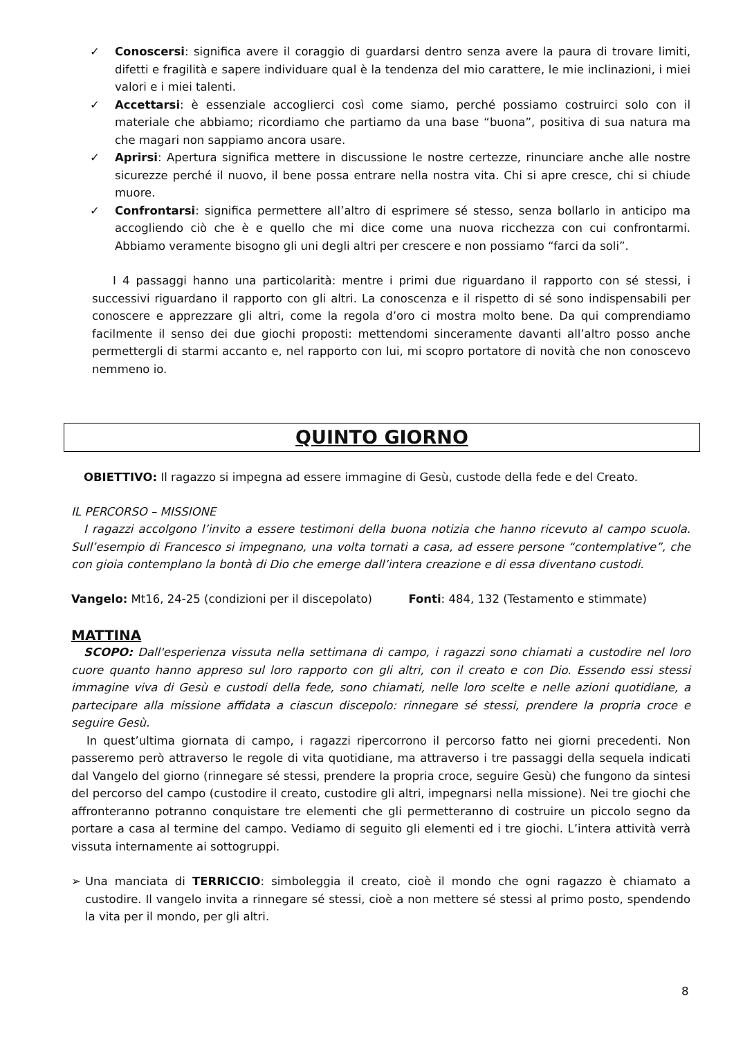✓ Conoscersi: significa avere il coraggio di guardarsi dentro senza avere la paura di trovare limiti, difetti e fragilità e sapere individuare qual è la tendenza del mio carattere, le mie inclinazioni, i miei valori e i miei talenti.
✓ Accettarsi: è essenziale accoglierci così come siamo, perché possiamo costruirci solo con il materiale che abbiamo; ricordiamo che partiamo da una base “buona”, positiva di sua natura ma che magari non sappiamo ancora usare.
✓ Aprirsi: Apertura significa mettere in discussione le nostre certezze, rinunciare anche alle nostre sicurezze perché il nuovo, il bene possa entrare nella nostra vita. Chi si apre cresce, chi si chiude muore.
✓ Confrontarsi: significa permettere all’altro di esprimere sé stesso, senza bollarlo in anticipo ma accogliendo ciò che è e quello che mi dice come una nuova ricchezza con cui confrontarmi. Abbiamo veramente bisogno gli uni degli altri per crescere e non possiamo “farci da soli”.
I 4 passaggi hanno una particolarità: mentre i primi due riguardano il rapporto con sé stessi, i successivi riguardano il rapporto con gli altri. La conoscenza e il rispetto di sé sono indispensabili per conoscere e apprezzare gli altri, come la regola d’oro ci mostra molto bene. Da qui comprendiamo facilmente il senso dei due giochi proposti: mettendomi sinceramente davanti all’altro posso anche permettergli di starmi accanto e, nel rapporto con lui, mi scopro portatore di novità che non conoscevo nemmeno io.
QUINTO GIORNO
OBIETTIVO: Il ragazzo si impegna ad essere immagine di Gesù, custode della fede e del Creato.
IL PERCORSO – MISSIONE
I ragazzi accolgono l’invito a essere testimoni della buona notizia che hanno ricevuto al campo scuola. Sull’esempio di Francesco si impegnano, una volta tornati a casa, ad essere persone “contemplative”, che con gioia contemplano la bontà di Dio che emerge dall’intera creazione e di essa diventano custodi.
Vangelo: Mt16, 24-25 (condizioni per il discepolato) Fonti: 484, 132 (Testamento e stimmate)
MATTINA
SCOPO: Dall'esperienza vissuta nella settimana di campo, i ragazzi sono chiamati a custodire nel loro cuore quanto hanno appreso sul loro rapporto con gli altri, con il creato e con Dio. Essendo essi stessi immagine viva di Gesù e custodi della fede, sono chiamati, nelle loro scelte e nelle azioni quotidiane, a partecipare alla missione affidata a ciascun discepolo: rinnegare sé stessi, prendere la propria croce e seguire Gesù.
In quest’ultima giornata di campo, i ragazzi ripercorrono il percorso fatto nei giorni precedenti. Non passeremo però attraverso le regole di vita quotidiane, ma attraverso i tre passaggi della sequela indicati dal Vangelo del giorno (rinnegare sé stessi, prendere la propria croce, seguire Gesù) che fungono da sintesi del percorso del campo (custodire il creato, custodire gli altri, impegnarsi nella missione). Nei tre giochi che affronteranno potranno conquistare tre elementi che gli permetteranno di costruire un piccolo segno da portare a casa al termine del campo. Vediamo di seguito gli elementi ed i tre giochi. L’intera attività verrà vissuta internamente ai sottogruppi.
➢ Una manciata di TERRICCIO: simboleggia il creato, cioè il mondo che ogni ragazzo è chiamato a custodire. Il vangelo invita a rinnegare sé stessi, cioè a non mettere sé stessi al primo posto, spendendo la vita per il mondo, per gli altri.
8